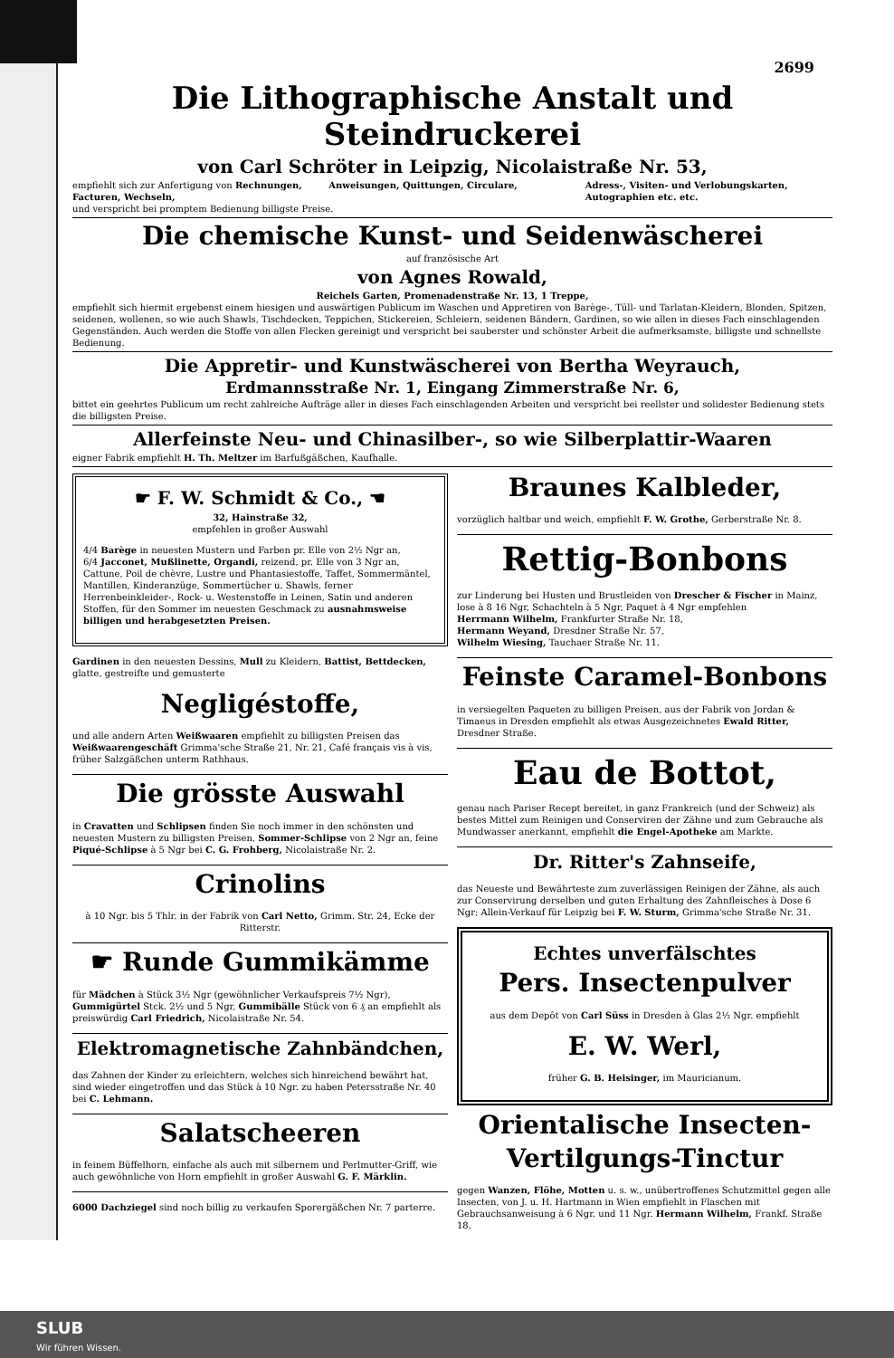2699
Die Lithographische Anstalt und Steindruckerei
von Carl Schröter in Leipzig, Nicolaistraße Nr. 53,
empfiehlt sich zur Anfertigung von Rechnungen, Facturen, Wechseln,
Anweisungen, Quittungen, Circulare,
Adress-, Visiten- und Verlobungskarten, Autographien etc. etc.
und verspricht bei promptem Bedienung billigste Preise.
Die chemische Kunst- und Seidenwäscherei
auf französische Art
von Agnes Rowald,
Reichels Garten, Promenadenstraße Nr. 13, 1 Treppe,
empfiehlt sich hiermit ergebenst einem hiesigen und auswärtigen Publicum im Waschen und Appretiren von Barège-, Tüll- und Tarlatan-Kleidern, Blonden, Spitzen, seidenen, wollenen, so wie auch Shawls, Tischdecken, Teppichen, Stickereien, Schleiern, seidenen Bändern, Gardinen, so wie allen in dieses Fach einschlagenden Gegenständen. Auch werden die Stoffe von allen Flecken gereinigt und verspricht bei sauberster und schönster Arbeit die aufmerksamste, billigste und schnellste Bedienung.
Die Appretir- und Kunstwäscherei von Bertha Weyrauch,
Erdmannsstraße Nr. 1, Eingang Zimmerstraße Nr. 6,
bittet ein geehrtes Publicum um recht zahlreiche Aufträge aller in dieses Fach einschlagenden Arbeiten und verspricht bei reellster und solidester Bedienung stets die billigsten Preise.
Allerfeinste Neu- und Chinasilber-, so wie Silberplattir-Waaren
eigner Fabrik empfiehlt H. Th. Meltzer im Barfußgäßchen, Kaufhalle.
☛ F. W. Schmidt & Co., ☚
32, Hainstraße 32,
empfehlen in großer Auswahl
4/4 Barège in neuesten Mustern und Farben pr. Elle von 2½ Ngr an,
6/4 Jacconet, Mußlinette, Organdi, reizend, pr. Elle von 3 Ngr an,
Cattune, Poil de chèvre, Lustre und Phantasiestoffe, Taffet, Sommermäntel, Mantillen, Kinderanzüge, Sommertücher u. Shawls, ferner Herrenbeinkleider-, Rock- u. Westenstoffe in Leinen, Satin und anderen Stoffen, für den Sommer im neuesten Geschmack zu ausnahmsweise billigen und herabgesetzten Preisen.
Gardinen in den neuesten Dessins, Mull zu Kleidern, Battist, Bettdecken, glatte, gestreifte und gemusterte
Negligéstoffe,
und alle andern Arten Weißwaaren empfiehlt zu billigsten Preisen das Weißwaarengeschäft Grimma'sche Straße 21, Nr. 21, Café français vis à vis, früher Salzgäßchen unterm Rathhaus.
Die grösste Auswahl
in Cravatten und Schlipsen finden Sie noch immer in den schönsten und neuesten Mustern zu billigsten Preisen, Sommer-Schlipse von 2 Ngr an, feine Piqué-Schlipse à 5 Ngr bei C. G. Frohberg, Nicolaistraße Nr. 2.
Crinolins
à 10 Ngr. bis 5 Thlr. in der Fabrik von Carl Netto, Grimm. Str. 24, Ecke der Ritterstr.
☛ Runde Gummikämme
für Mädchen à Stück 3½ Ngr (gewöhnlicher Verkaufspreis 7½ Ngr), Gummigürtel Stck. 2½ und 5 Ngr, Gummibälle Stück von 6 ₰ an empfiehlt als preiswürdig Carl Friedrich, Nicolaistraße Nr. 54.
Elektromagnetische Zahnbändchen,
das Zahnen der Kinder zu erleichtern, welches sich hinreichend bewährt hat, sind wieder eingetroffen und das Stück à 10 Ngr. zu haben Petersstraße Nr. 40 bei C. Lehmann.
Salatscheeren
in feinem Büffelhorn, einfache als auch mit silbernem und Perlmutter-Griff, wie auch gewöhnliche von Horn empfiehlt in großer Auswahl G. F. Märklin.
6000 Dachziegel sind noch billig zu verkaufen Sporergäßchen Nr. 7 parterre.
Braunes Kalbleder,
vorzüglich haltbar und weich, empfiehlt F. W. Grothe, Gerberstraße Nr. 8.
Rettig-Bonbons
zur Linderung bei Husten und Brustleiden von Drescher & Fischer in Mainz, lose à 8 16 Ngr, Schachteln à 5 Ngr, Paquet à 4 Ngr empfehlen
Herrmann Wilhelm, Frankfurter Straße Nr. 18,
Hermann Weyand, Dresdner Straße Nr. 57,
Wilhelm Wiesing, Tauchaer Straße Nr. 11.
Feinste Caramel-Bonbons
in versiegelten Paqueten zu billigen Preisen, aus der Fabrik von Jordan & Timaeus in Dresden empfiehlt als etwas Ausgezeichnetes Ewald Ritter, Dresdner Straße.
Eau de Bottot,
genau nach Pariser Recept bereitet, in ganz Frankreich (und der Schweiz) als bestes Mittel zum Reinigen und Conserviren der Zähne und zum Gebrauche als Mundwasser anerkannt, empfiehlt die Engel-Apotheke am Markte.
Dr. Ritter's Zahnseife,
das Neueste und Bewährteste zum zuverlässigen Reinigen der Zähne, als auch zur Conservirung derselben und guten Erhaltung des Zahnfleisches à Dose 6 Ngr; Allein-Verkauf für Leipzig bei F. W. Sturm, Grimma'sche Straße Nr. 31.
Echtes unverfälschtes
Pers. Insectenpulver
aus dem Depôt von Carl Süss in Dresden à Glas 2½ Ngr. empfiehlt
E. W. Werl,
früher G. B. Heisinger, im Mauricianum.
Orientalische Insecten-Vertilgungs-Tinctur
gegen Wanzen, Flöhe, Motten u. s. w., unübertroffenes Schutzmittel gegen alle Insecten, von J. u. H. Hartmann in Wien empfiehlt in Flaschen mit Gebrauchsanweisung à 6 Ngr. und 11 Ngr. Hermann Wilhelm, Frankf. Straße 18.
SLUB
Wir führen Wissen.